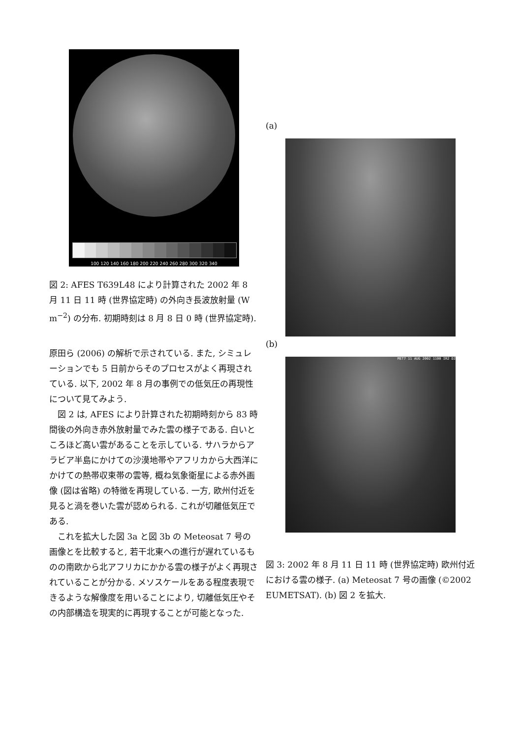100 120 140 160 180 200 220 240 260 280 300 320 340
図 2: AFES T639L48 により計算された 2002 年 8 月 11 日 11 時 (世界協定時) の外向き長波放射量 (W m<sup>−2</sup>) の分布. 初期時刻は 8 月 8 日 0 時 (世界協定時).
原田ら (2006) の解析で示されている. また, シミュレーションでも 5 日前からそのプロセスがよく再現されている. 以下, 2002 年 8 月の事例での低気圧の再現性について見てみよう.
図 2 は, AFES により計算された初期時刻から 83 時間後の外向き赤外放射量でみた雲の様子である. 白いところほど高い雲があることを示している. サハラからアラビア半島にかけての沙漠地帯やアフリカから大西洋にかけての熱帯収束帯の雲等, 概ね気象衛星による赤外画像 (図は省略) の特徴を再現している. 一方, 欧州付近を見ると渦を巻いた雲が認められる. これが切離低気圧である.
これを拡大した図 3a と図 3b の Meteosat 7 号の画像とを比較すると, 若干北東への進行が遅れているものの南欧から北アフリカにかかる雲の様子がよく再現されていることが分かる. メソスケールをある程度表現できるような解像度を用いることにより, 切離低気圧やその内部構造を現実的に再現することが可能となった.
(a)
(b)
MET7 11 AUG 2002 1100 IR2 D2
図 3: 2002 年 8 月 11 日 11 時 (世界協定時) 欧州付近における雲の様子. (a) Meteosat 7 号の画像 (©2002 EUMETSAT). (b) 図 2 を拡大.